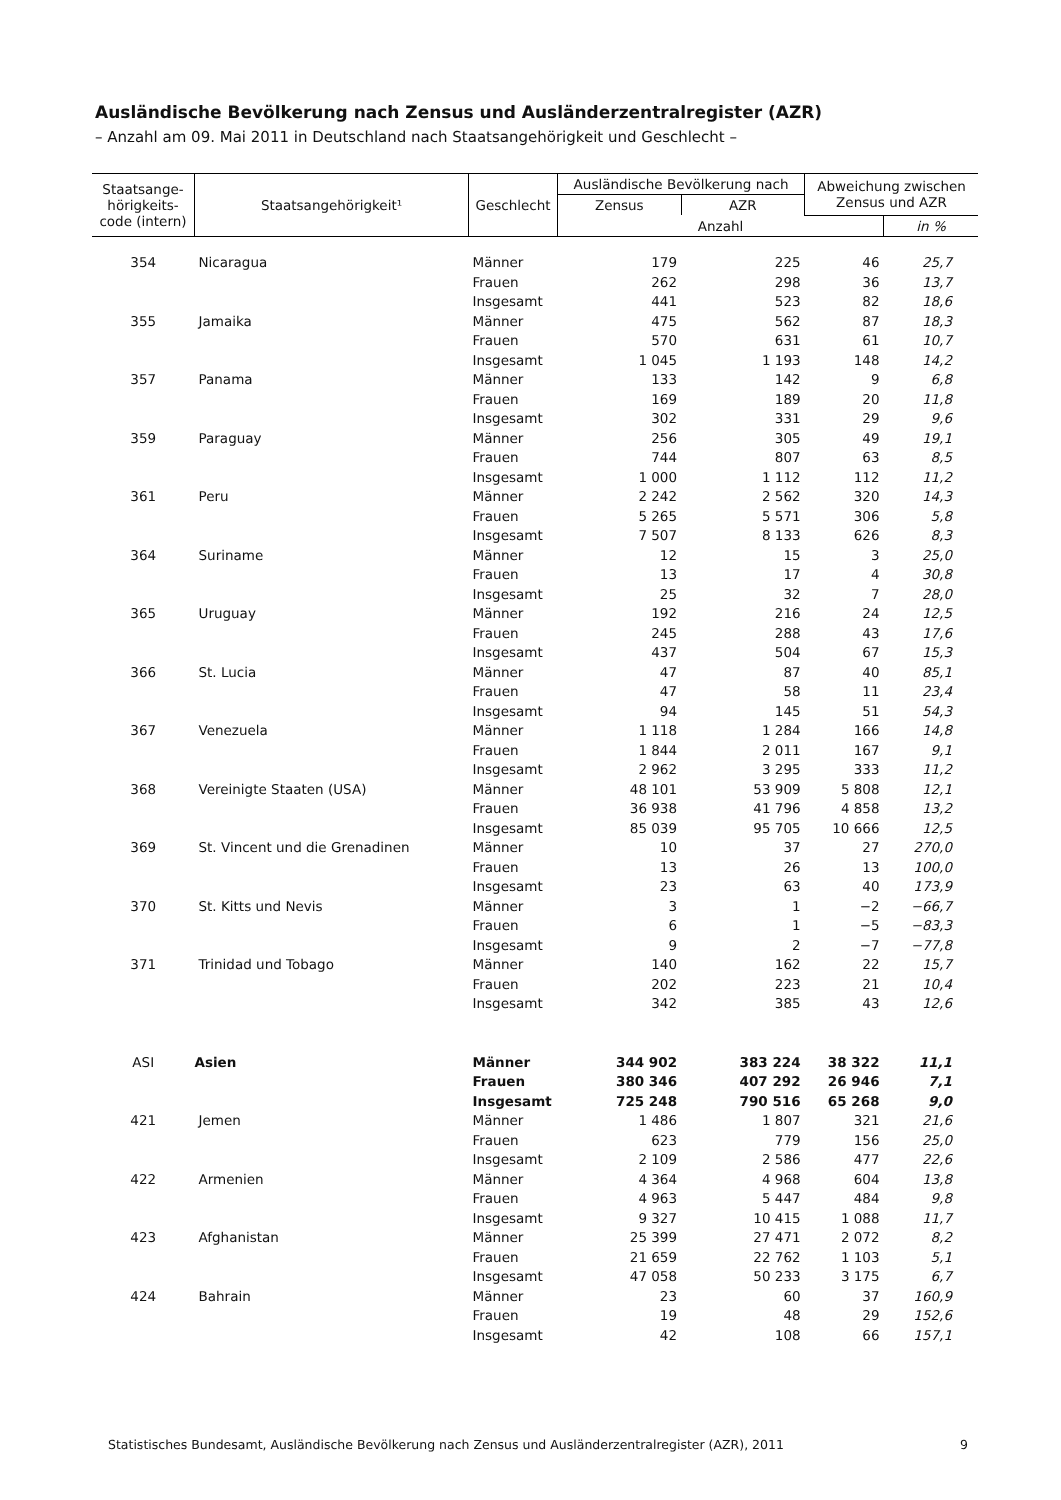Ausländische Bevölkerung nach Zensus und Ausländerzentralregister (AZR)
– Anzahl am 09. Mai 2011 in Deutschland nach Staatsangehörigkeit und Geschlecht –
| Staatsange- hörigkeits- code (intern) | Staatsangehörigkeit¹ | Geschlecht | Ausländische Bevölkerung nach | | Abweichung zwischen Zensus und AZR | |
| --- | --- | --- | --- | --- | --- | --- |
| | | | Zensus | AZR | | |
| | | | Anzahl | | | in % |
| 354 | Nicaragua | Männer | 179 | 225 | 46 | 25,7 |
| | | Frauen | 262 | 298 | 36 | 13,7 |
| | | Insgesamt | 441 | 523 | 82 | 18,6 |
| 355 | Jamaika | Männer | 475 | 562 | 87 | 18,3 |
| | | Frauen | 570 | 631 | 61 | 10,7 |
| | | Insgesamt | 1 045 | 1 193 | 148 | 14,2 |
| 357 | Panama | Männer | 133 | 142 | 9 | 6,8 |
| | | Frauen | 169 | 189 | 20 | 11,8 |
| | | Insgesamt | 302 | 331 | 29 | 9,6 |
| 359 | Paraguay | Männer | 256 | 305 | 49 | 19,1 |
| | | Frauen | 744 | 807 | 63 | 8,5 |
| | | Insgesamt | 1 000 | 1 112 | 112 | 11,2 |
| 361 | Peru | Männer | 2 242 | 2 562 | 320 | 14,3 |
| | | Frauen | 5 265 | 5 571 | 306 | 5,8 |
| | | Insgesamt | 7 507 | 8 133 | 626 | 8,3 |
| 364 | Suriname | Männer | 12 | 15 | 3 | 25,0 |
| | | Frauen | 13 | 17 | 4 | 30,8 |
| | | Insgesamt | 25 | 32 | 7 | 28,0 |
| 365 | Uruguay | Männer | 192 | 216 | 24 | 12,5 |
| | | Frauen | 245 | 288 | 43 | 17,6 |
| | | Insgesamt | 437 | 504 | 67 | 15,3 |
| 366 | St. Lucia | Männer | 47 | 87 | 40 | 85,1 |
| | | Frauen | 47 | 58 | 11 | 23,4 |
| | | Insgesamt | 94 | 145 | 51 | 54,3 |
| 367 | Venezuela | Männer | 1 118 | 1 284 | 166 | 14,8 |
| | | Frauen | 1 844 | 2 011 | 167 | 9,1 |
| | | Insgesamt | 2 962 | 3 295 | 333 | 11,2 |
| 368 | Vereinigte Staaten (USA) | Männer | 48 101 | 53 909 | 5 808 | 12,1 |
| | | Frauen | 36 938 | 41 796 | 4 858 | 13,2 |
| | | Insgesamt | 85 039 | 95 705 | 10 666 | 12,5 |
| 369 | St. Vincent und die Grenadinen | Männer | 10 | 37 | 27 | 270,0 |
| | | Frauen | 13 | 26 | 13 | 100,0 |
| | | Insgesamt | 23 | 63 | 40 | 173,9 |
| 370 | St. Kitts und Nevis | Männer | 3 | 1 | −2 | −66,7 |
| | | Frauen | 6 | 1 | −5 | −83,3 |
| | | Insgesamt | 9 | 2 | −7 | −77,8 |
| 371 | Trinidad und Tobago | Männer | 140 | 162 | 22 | 15,7 |
| | | Frauen | 202 | 223 | 21 | 10,4 |
| | | Insgesamt | 342 | 385 | 43 | 12,6 |
| ASI | Asien | Männer | 344 902 | 383 224 | 38 322 | 11,1 |
| | | Frauen | 380 346 | 407 292 | 26 946 | 7,1 |
| | | Insgesamt | 725 248 | 790 516 | 65 268 | 9,0 |
| 421 | Jemen | Männer | 1 486 | 1 807 | 321 | 21,6 |
| | | Frauen | 623 | 779 | 156 | 25,0 |
| | | Insgesamt | 2 109 | 2 586 | 477 | 22,6 |
| 422 | Armenien | Männer | 4 364 | 4 968 | 604 | 13,8 |
| | | Frauen | 4 963 | 5 447 | 484 | 9,8 |
| | | Insgesamt | 9 327 | 10 415 | 1 088 | 11,7 |
| 423 | Afghanistan | Männer | 25 399 | 27 471 | 2 072 | 8,2 |
| | | Frauen | 21 659 | 22 762 | 1 103 | 5,1 |
| | | Insgesamt | 47 058 | 50 233 | 3 175 | 6,7 |
| 424 | Bahrain | Männer | 23 | 60 | 37 | 160,9 |
| | | Frauen | 19 | 48 | 29 | 152,6 |
| | | Insgesamt | 42 | 108 | 66 | 157,1 |
Statistisches Bundesamt, Ausländische Bevölkerung nach Zensus und Ausländerzentralregister (AZR), 2011 9